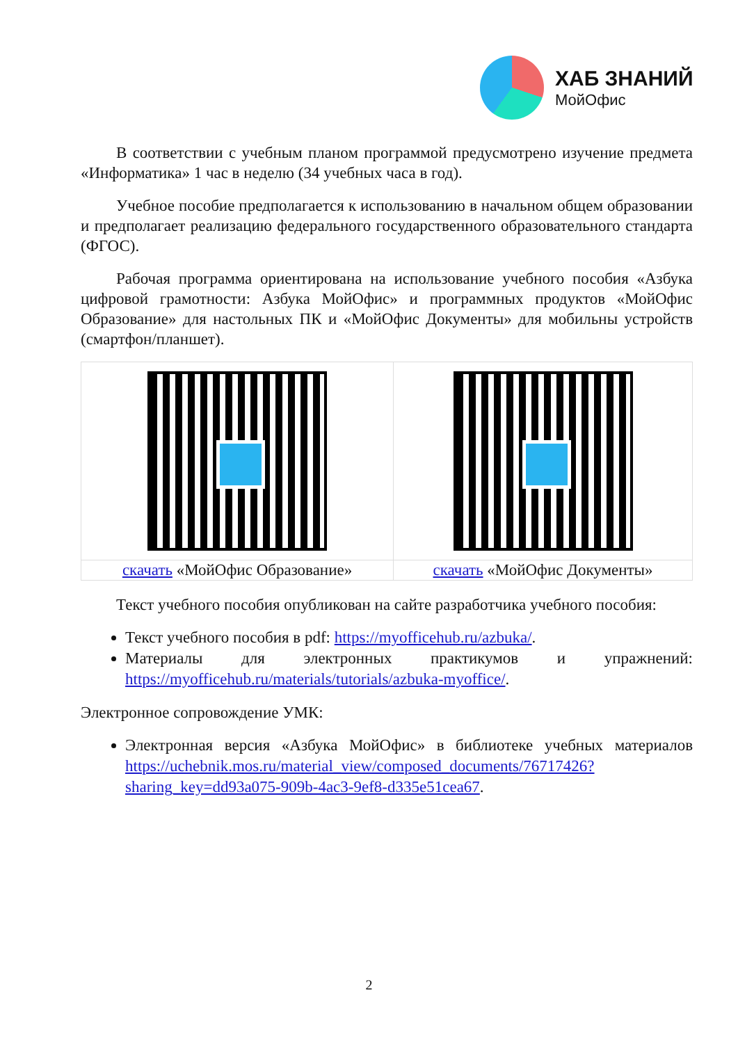ХАБ ЗНАНИЙ
МойОфис
В соответствии с учебным планом программой предусмотрено изучение предмета «Информатика» 1 час в неделю (34 учебных часа в год).
Учебное пособие предполагается к использованию в начальном общем образовании и предполагает реализацию федерального государственного образовательного стандарта (ФГОС).
Рабочая программа ориентирована на использование учебного пособия «Азбука цифровой грамотности: Азбука МойОфис» и программных продуктов «МойОфис Образование» для настольных ПК и «МойОфис Документы» для мобильны устройств (смартфон/планшет).
| скачать «МойОфис Образование» | скачать «МойОфис Документы» |
Текст учебного пособия опубликован на сайте разработчика учебного пособия:
Текст учебного пособия в pdf: https://myofficehub.ru/azbuka/.
Материалы для электронных практикумов и упражнений: https://myofficehub.ru/materials/tutorials/azbuka-myoffice/.
Электронное сопровождение УМК:
Электронная версия «Азбука МойОфис» в библиотеке учебных материалов https://uchebnik.mos.ru/material_view/composed_documents/76717426?sharing_key=dd93a075-909b-4ac3-9ef8-d335e51cea67.
2